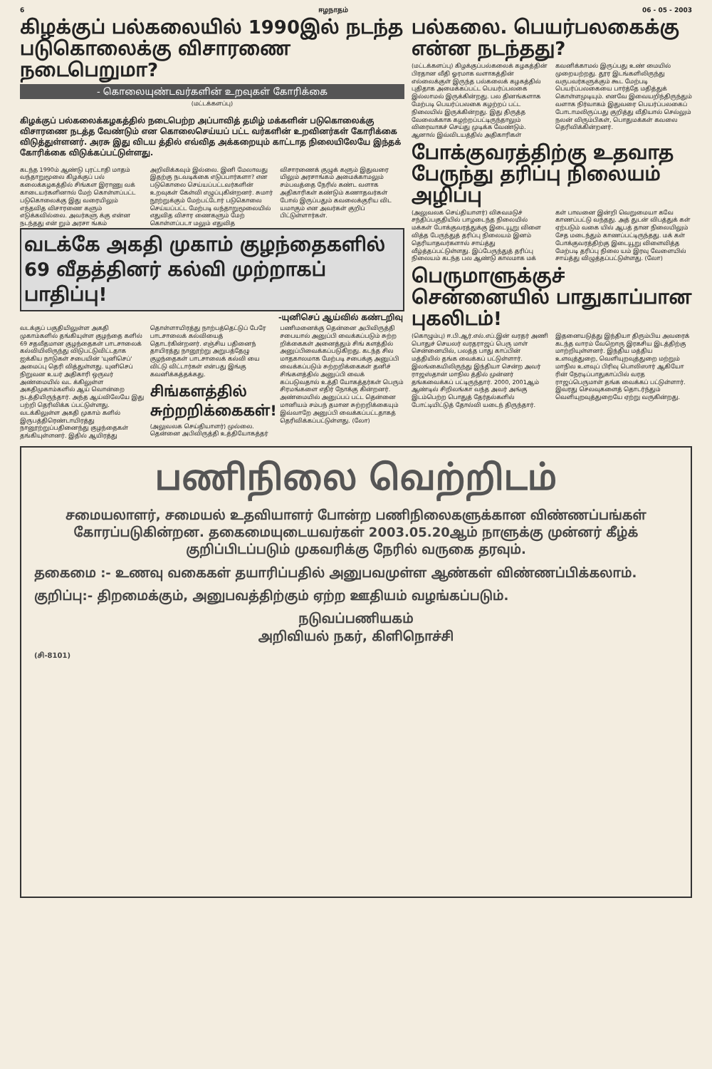6 ஈழநாதம் 06 - 05 - 2003
கிழக்குப் பல்கலையில் 1990இல் நடந்த படுகொலைக்கு விசாரணை நடைபெறுமா?
- கொலையுண்டவர்களின் உறவுகள் கோரிக்கை
(மட்டக்களப்பு)
கிழக்குப் பல்கலைக்கழகத்தில் நடைபெற்ற அப்பாவித் தமிழ் மக்களின் படுகொலைக்கு விசாரணை நடத்த வேண்டும் என கொலைசெய்யப் பட்ட வர்களின் உறவினர்கள் கோரிக்கை விடுத்துள்ளனர். அரசு இது விடய த்தில் எவ்வித அக்கறையும் காட்டாத நிலையிலேயே இந்தக் கோரிக்கை விடுக்கப்பட்டுள்ளது.
கடந்த 1990ம் ஆண்டு புரட்டாதி மாதம் வந்தாறுமூலை கிழக்குப் பல் கலைக்கழகத்தில் சிங்கள இராணு வக் காடையர்களினால் மேற் கொள்ளப்பட்ட படுகொலைக்கு இது வரையிலும் எந்தவித விசாரணை களும் எடுக்கவில்லை. அவர்களு க்கு என்ன நடந்தது என் றும் அரசா ங்கம் அறிவிக்கவும் இல்லை. இனி மேலாவது இதற்கு நடவடிக்கை எடுப்பார்களா? என படுகொலை செய்யப்பட்டவர்களின் உறவுகள் கேள்வி எழுப்புகின்றனர். சுமார் நூற்றுக்கும் மேற்பட்டோர் படுகொலை செய்யப்பட்ட மேற்படி வந்தாறுமூலையில் எதுவித விசார ணைகளும் மேற் கொள்ளப்படா மலும் எதுவித விசாரணைக் குழுக் களும் இதுவரை யிலும் அரசாங்கம் அமைக்காமலும் சம்பவத்தை நேரில் கண்ட வளாக அதிகாரிகள் கண்டும் கணாதவர்கள் போல் இருப்பதும் கவலைக்குரிய விட யமாகும் என அவர்கள் குறிப் பிட்டுள்ளார்கள்.
வடக்கே அகதி முகாம் குழந்தைகளில் 69 வீதத்தினர் கல்வி முற்றாகப் பாதிப்பு!
-யுனிசெப் ஆய்வில் கண்டறிவு
வடக்குப் பகுதியிலுள்ள அகதி முகாம்களில் தங்கியுள்ள குழந்தை களில் 69 சதவீதமான குழந்தைகள் பாடசாலைக் கல்வியிலிருந்து விடுபட்டுவிட்டதாக ஐக்கிய நாடுகள் சபையின் 'யுனிசெப்' அமைப்பு தெரி வித்துள்ளது. யுனிசெப் நிறுவன உயர் அதிகாரி ஒருவர் அண்மையில் வட க்கிலுள்ள அகதிமுகாம்களில் ஆய் வொன்றை நடத்தியிருந்தார். அந்த ஆய்விலேயே இது பற்றி தெரிவிக்க ப்பட்டுள்ளது. வடக்கிலுள்ள அகதி முகாம் களில் இருபத்திரெண்டாயிரத்து நானூற்றுப்பதினைந்து குழந்தைகள் தங்கியுள்ளனர். இதில் ஆயிரத்து தொள்ளாயிரத்து நாற்பத்தெட்டுப் பேரே பாடசாலைக் கல்வியைத் தொடர்கின்றனர். எஞ்சிய பதினைந் தாயிரத்து நானூற்று அறுபத்தேழு குழந்தைகள் பாடசாலைக் கல்வி யை விட்டு விட்டார்கள் என்பது இங்கு கவனிக்கத்தக்கது.
சிங்களத்தில் சுற்றறிக்கைகள்!
(அலுவலக செய்தியாளர்) முல்லை. தென்னை அபிவிருத்தி உத்தியோகத்தர் பணிமனைக்கு தென்னை அபிவிருத்தி சபையால் அனுப்பி வைக்கப்படும் சுற்ற றிக்கைகள் அனைத்தும் சிங் களத்தில் அனுப்பிவைக்கப்படுகிறது. கடந்த சில மாதகாலமாக மேற்படி சபைக்கு அனுப்பி வைக்கப்படும் சுற்றறிக்கைகள் தனிச் சிங்களத்தில் அனுப்பி வைக் கப்படுவதால் உத்தி யோகத்தர்கள் பெரும் சிரமங்களை எதிர் நோக்கு கின்றனர். அண்மையில் அனுப்பப் பட்ட தென்னை மானியம் சம்பந் தமான சுற்றறிக்கையும் இவ்வாறே அனுப்பி வைக்கப்பட்டதாகத் தெரிவிக்கப்பட்டுள்ளது. (லோ)
பல்கலை. பெயர்பலகைக்கு என்ன நடந்தது?
(மட்டக்களப்பு) கிழக்குப்பல்கலைக் கழகத்தின் பிரதான வீதி ஓரமாக வளாகத்தின் எல்லைக்குள் இருந்த பல்கலைக் கழகத்தில் புதிதாக அமைக்கப்பட்ட பெயர்ப்பலகை இல்லாமல் இருக்கின்றது. பல தினங்களாக மேற்படி பெயர்ப்பலகை கழற்றப் பட்ட நிலையில் இருக்கின்றது. இது திருத்த வேலைக்காக கழற்றப்பட்டிருந்தாலும் விரைவாகச் செய்து முடிக்க வேண்டும். ஆனால் இவ்விடயத்தில் அதிகாரிகள் கவனிக்காமல் இருப்பது உண் மையில் முறையற்றது. தூர இடங்களிலிருந்து வருபவர்களுக்கும் கூட மேற்படி பெயர்ப்பலகையை பார்த்தே மதித்துக் கொள்ளமுடியும். எனவே இவையறிந்திருந்தும் வளாக நிர்வாகம் இதுவரை பெயர்ப்பலகைப் போடாமலிருப்பது குறித்து வீதியால் செல்லும் நலன் விரும்பிகள், பொதுமக்கள் கவலை தெரிவிக்கின்றனர்.
போக்குவரத்திற்கு உதவாத பேருந்து தரிப்பு நிலையம் அழிப்பு
(அலுவலக செய்தியாளர்) விசுவமடுச் சந்திப்பகுதியில் பாழடைந்த நிலையில் மக்கள் போக்குவரத்துக்கு இடையூறு விளை வித்த பேருந்துத் தரிப்பு நிலையம் இனம் தெரியாதவர்களால் சாய்த்து வீழ்த்தப்பட்டுள்ளது. இப்பேருந்துத் தரிப்பு நிலையம் கடந்த பல ஆண்டு காலமாக மக் கள் பாவனை இன்றி வெறுமையா கவே காணப்பட்டு வந்தது. அத் துடன் விபத்துக் கள் ஏற்படும் வகை யில் ஆபத் தான நிலையிலும் சேத மடைந்தும் காணப்பட்டிருந்தது. மக் கள் போக்குவரத்திற்கு இடையூறு விளைவித்த மேற்படி தரிப்பு நிலை யம் இரவு வேளையில் சாய்த்து விழுத்தப்பட்டுள்ளது. (லோ)
பெருமாளுக்குச் சென்னையில் பாதுகாப்பான புகலிடம்!
(கொழும்பு) ஈ.பி.ஆர்.எல்.எப்.இன் வரதர் அணி பொதுச் செயலர் வரதராஜப் பெரு மாள் சென்னையில், பலத்த பாது காப்பின் மத்தியில் தங்க வைக்கப் பட்டுள்ளார். இலங்கையிலிருந்து இந்தியா சென்ற அவர் ராஜஸ்தான் மாநில த்தில் முன்னர் தங்கவைக்கப் பட்டிருந்தார். 2000, 2001ஆம் ஆண்டில் சிறிலங்கா வந்த அவர் அங்கு இடம்பெற்ற பொதுத் தேர்தல்களில் போட்டியிட்டுத் தோல்வி யடைந் திருந்தார். இதனையடுத்து இந்தியா திரும்பிய அவரைக் கடந்த வாரம் வேறொரு இரகசிய இடத்திற்கு மாற்றியுள்ளனர். இந்திய மத்திய உளவுத்துறை, வெளியுறவுத்துறை மற்றும் மாநில உளவுப் பிரிவு பொலிஸார் ஆகியோ ரின் நேரடிப்பாதுகாப்பில் வரத ராஜப்பெருமாள் தங்க வைக்கப் பட்டுள்ளார். இவரது செலவுகளைத் தொடர்ந்தும் வெளியுறவுத்துறையே ஏற்று வருகின்றது.
பணிநிலை வெற்றிடம்
சமையலாளர், சமையல் உதவியாளர் போன்ற பணிநிலைகளுக்கான விண்ணப்பங்கள் கோரப்படுகின்றன. தகைமையுடையவர்கள் 2003.05.20ஆம் நாளுக்கு முன்னர் கீழ்க் குறிப்பிடப்படும் முகவரிக்கு நேரில் வருகை தரவும்.
தகைமை :- உணவு வகைகள் தயாரிப்பதில் அனுபவமுள்ள ஆண்கள் விண்ணப்பிக்கலாம்.
குறிப்பு:- திறமைக்கும், அனுபவத்திற்கும் ஏற்ற ஊதியம் வழங்கப்படும்.
நடுவப்பணியகம்
அறிவியல் நகர், கிளிநொச்சி
(சி-8101)